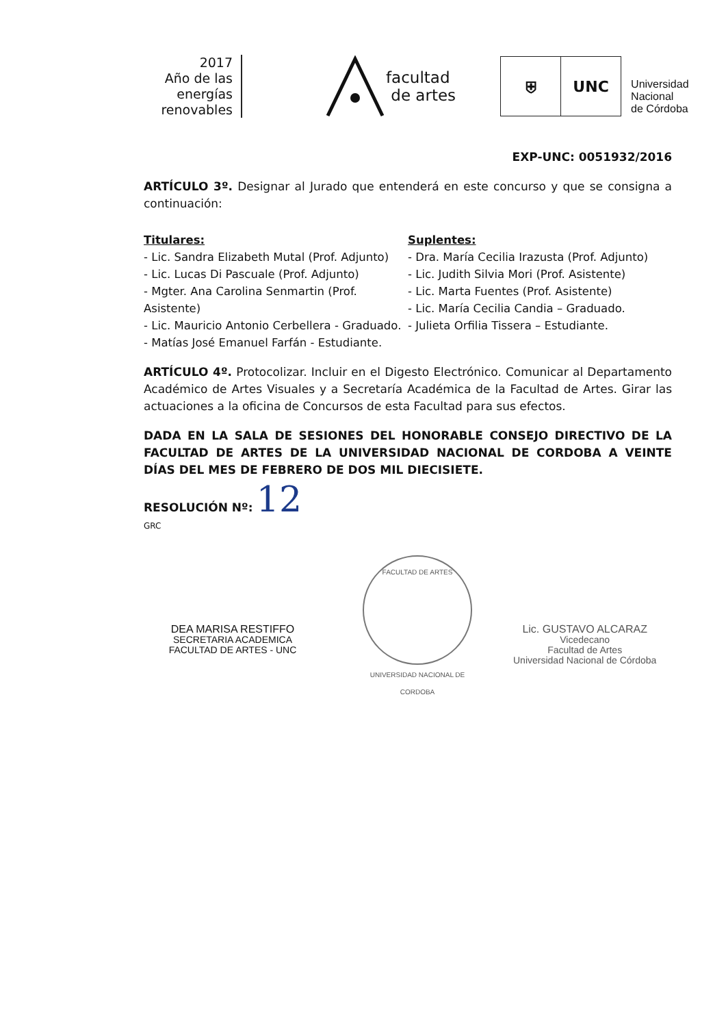2017
Año de las
energías
renovables
facultad
de artes
⛨ UNC
Universidad
Nacional
de Córdoba
EXP-UNC: 0051932/2016
ARTÍCULO 3º. Designar al Jurado que entenderá en este concurso y que se consigna a continuación:
Titulares:
- Lic. Sandra Elizabeth Mutal (Prof. Adjunto)
- Lic. Lucas Di Pascuale (Prof. Adjunto)
- Mgter. Ana Carolina Senmartin (Prof. Asistente)
- Lic. Mauricio Antonio Cerbellera - Graduado.
- Matías José Emanuel Farfán - Estudiante.
Suplentes:
- Dra. María Cecilia Irazusta (Prof. Adjunto)
- Lic. Judith Silvia Mori (Prof. Asistente)
- Lic. Marta Fuentes (Prof. Asistente)
- Lic. María Cecilia Candia – Graduado.
- Julieta Orfilia Tissera – Estudiante.
ARTÍCULO 4º. Protocolizar. Incluir en el Digesto Electrónico. Comunicar al Departamento Académico de Artes Visuales y a Secretaría Académica de la Facultad de Artes. Girar las actuaciones a la oficina de Concursos de esta Facultad para sus efectos.
DADA EN LA SALA DE SESIONES DEL HONORABLE CONSEJO DIRECTIVO DE LA FACULTAD DE ARTES DE LA UNIVERSIDAD NACIONAL DE CORDOBA A VEINTE DÍAS DEL MES DE FEBRERO DE DOS MIL DIECISIETE.
RESOLUCIÓN Nº: 12
GRC
DEA MARISA RESTIFFO
SECRETARIA ACADEMICA
FACULTAD DE ARTES - UNC
FACULTAD DE ARTES
UNIVERSIDAD NACIONAL DE CORDOBA
Lic. GUSTAVO ALCARAZ
Vicedecano
Facultad de Artes
Universidad Nacional de Córdoba